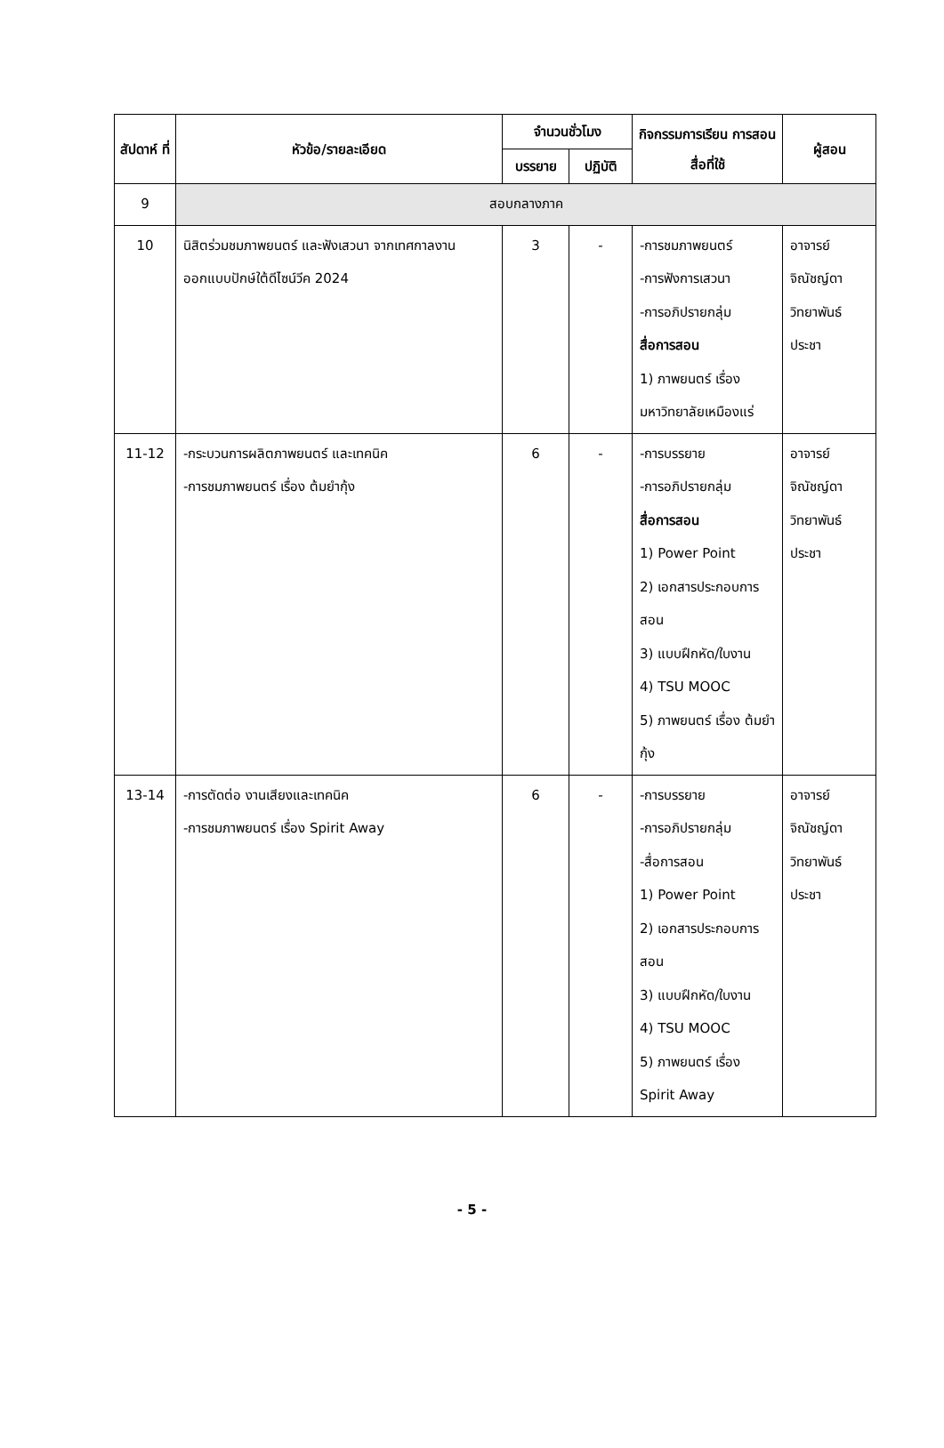| สัปดาห์ ที่ | หัวข้อ/รายละเอียด | จำนวนชั่วโมง | | กิจกรรมการเรียน การสอน สื่อที่ใช้ | ผู้สอน |
| --- | --- | --- | --- | --- | --- |
| | | บรรยาย | ปฏิบัติ | | |
| 9 | สอบกลางภาค | | | | |
| 10 | นิสิตร่วมชมภาพยนตร์ และฟังเสวนา จากเทศกาลงานออกแบบปักษ์ใต้ดีไซน์วีค 2024 | 3 | - | -การชมภาพยนตร์ -การฟังการเสวนา -การอภิปรายกลุ่ม สื่อการสอน 1) ภาพยนตร์ เรื่อง มหาวิทยาลัยเหมืองแร่ | อาจารย์ จิณัชญ์ดา วิทยาพันธ์ ประชา |
| 11-12 | -กระบวนการผลิตภาพยนตร์ และเทคนิค -การชมภาพยนตร์ เรื่อง ต้มยำกุ้ง | 6 | - | -การบรรยาย -การอภิปรายกลุ่ม สื่อการสอน 1) Power Point 2) เอกสารประกอบการสอน 3) แบบฝึกหัด/ใบงาน 4) TSU MOOC 5) ภาพยนตร์ เรื่อง ต้มยำกุ้ง | อาจารย์ จิณัชญ์ดา วิทยาพันธ์ ประชา |
| 13-14 | -การตัดต่อ งานเสียงและเทคนิค -การชมภาพยนตร์ เรื่อง Spirit Away | 6 | - | -การบรรยาย -การอภิปรายกลุ่ม -สื่อการสอน 1) Power Point 2) เอกสารประกอบการสอน 3) แบบฝึกหัด/ใบงาน 4) TSU MOOC 5) ภาพยนตร์ เรื่อง Spirit Away | อาจารย์ จิณัชญ์ดา วิทยาพันธ์ ประชา |
- 5 -